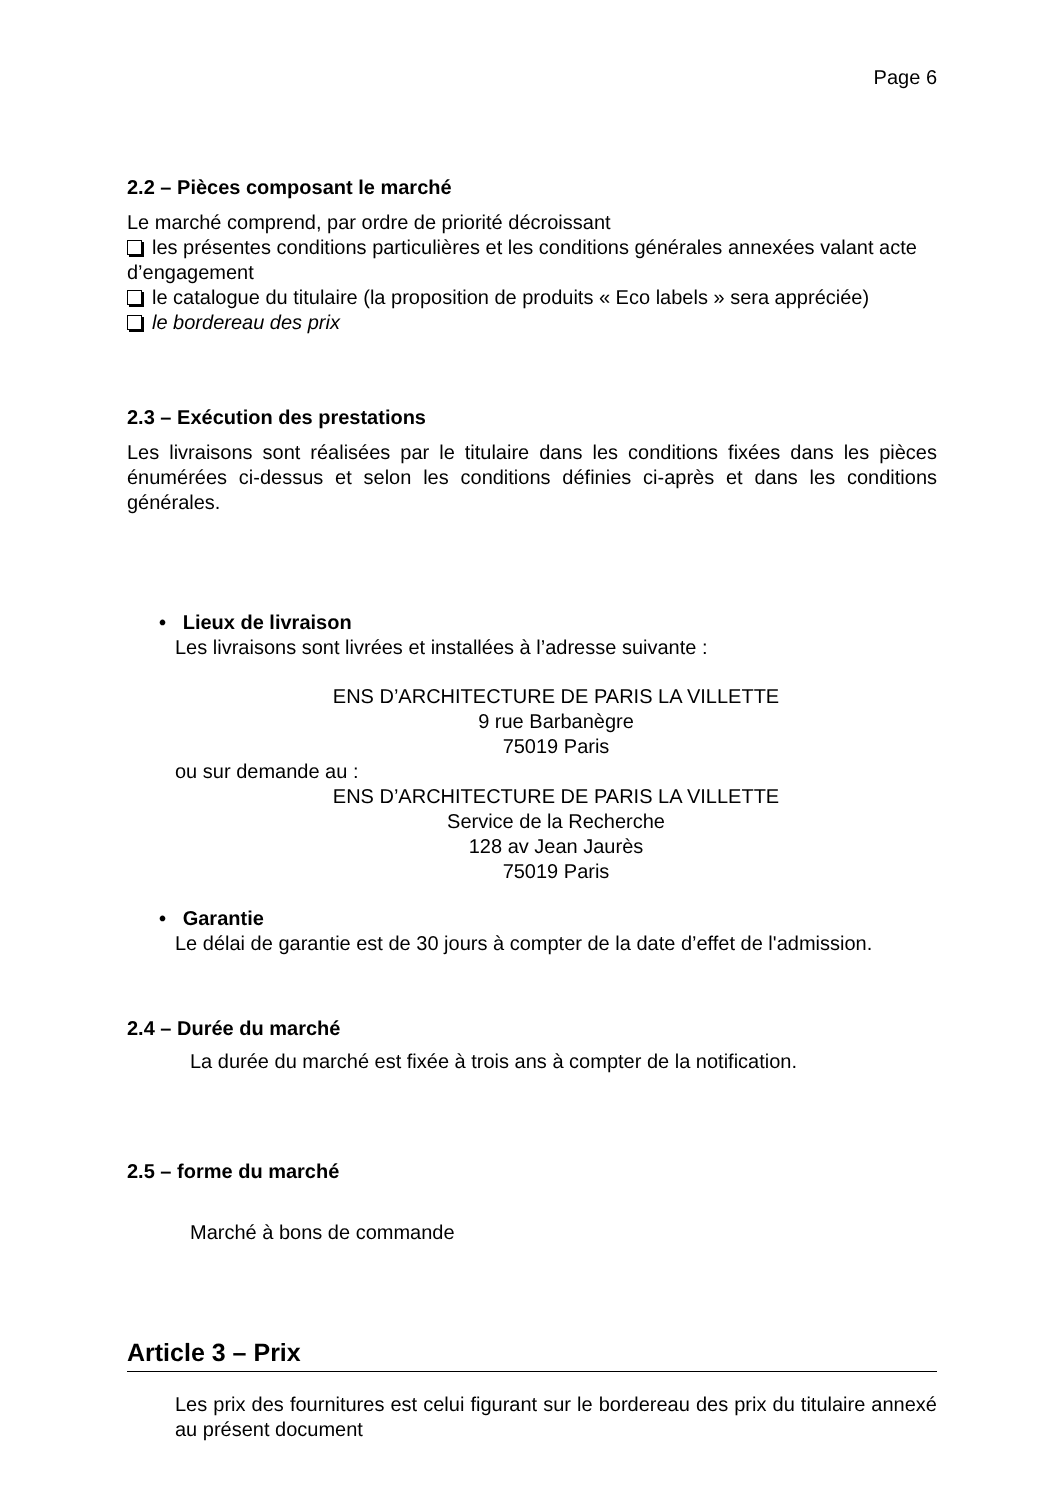Page 6
2.2 – Pièces composant le marché
Le marché comprend, par ordre de priorité décroissant
les présentes conditions particulières et les conditions générales annexées valant acte d’engagement
le catalogue du titulaire (la proposition de produits « Eco labels » sera appréciée)
le bordereau des prix
2.3 – Exécution des prestations
Les livraisons sont réalisées par le titulaire dans les conditions fixées dans les pièces énumérées ci-dessus et selon les conditions définies ci-après et dans les conditions générales.
• Lieux de livraison
Les livraisons sont livrées et installées à l’adresse suivante :
ENS D’ARCHITECTURE DE PARIS LA VILLETTE
9 rue Barbanègre
75019 Paris
ou sur demande au :
ENS D’ARCHITECTURE DE PARIS LA VILLETTE
Service de la Recherche
128 av Jean Jaurès
75019 Paris
• Garantie
Le délai de garantie est de 30 jours à compter de la date d’effet de l'admission.
2.4 – Durée du marché
La durée du marché est fixée à trois ans à compter de la notification.
2.5 – forme du marché
Marché à bons de commande
Article 3 – Prix
Les prix des fournitures est celui figurant sur le bordereau des prix du titulaire annexé au présent document